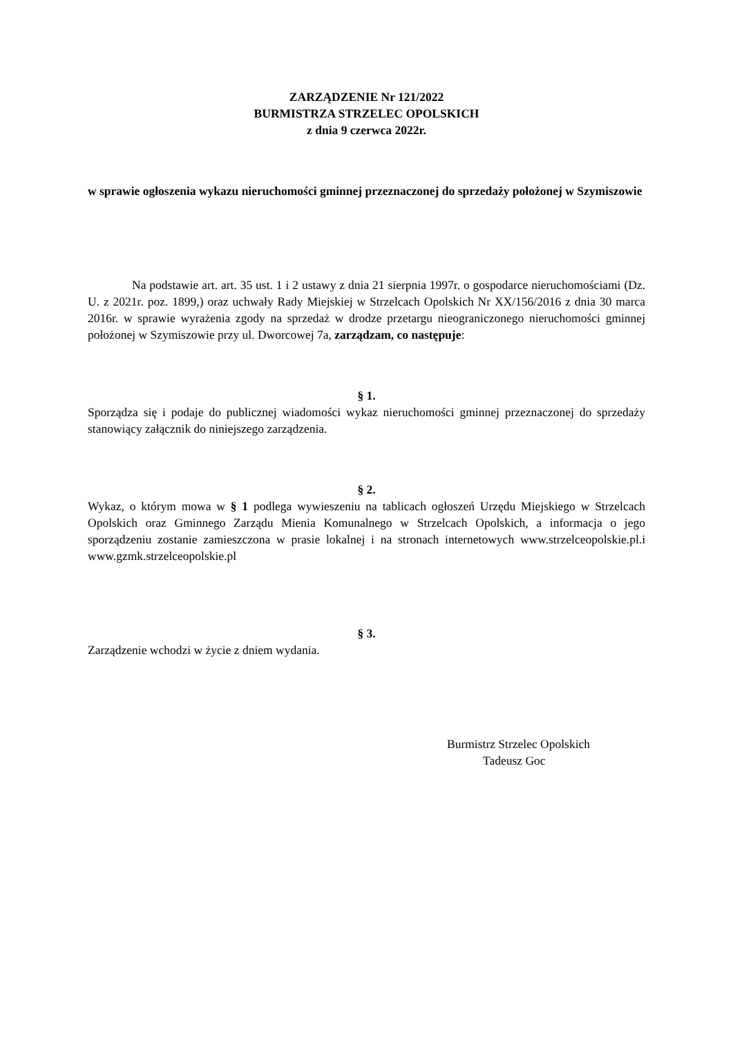ZARZĄDZENIE Nr 121/2022
BURMISTRZA STRZELEC OPOLSKICH
z dnia 9 czerwca 2022r.
w sprawie ogłoszenia wykazu nieruchomości gminnej przeznaczonej do sprzedaży położonej w Szymiszowie
Na podstawie art. art. 35 ust. 1 i 2 ustawy z dnia 21 sierpnia 1997r. o gospodarce nieruchomościami (Dz. U. z 2021r. poz. 1899,) oraz uchwały Rady Miejskiej w Strzelcach Opolskich Nr XX/156/2016 z dnia 30 marca 2016r. w sprawie wyrażenia zgody na sprzedaż w drodze przetargu nieograniczonego nieruchomości gminnej położonej w Szymiszowie przy ul. Dworcowej 7a, zarządzam, co następuje:
§ 1.
Sporządza się i podaje do publicznej wiadomości wykaz nieruchomości gminnej przeznaczonej do sprzedaży stanowiący załącznik do niniejszego zarządzenia.
§ 2.
Wykaz, o którym mowa w § 1 podlega wywieszeniu na tablicach ogłoszeń Urzędu Miejskiego w Strzelcach Opolskich oraz Gminnego Zarządu Mienia Komunalnego w Strzelcach Opolskich, a informacja o jego sporządzeniu zostanie zamieszczona w prasie lokalnej i na stronach internetowych www.strzelceopolskie.pl.i www.gzmk.strzelceopolskie.pl
§ 3.
Zarządzenie wchodzi w życie z dniem wydania.
Burmistrz Strzelec Opolskich
Tadeusz Goc